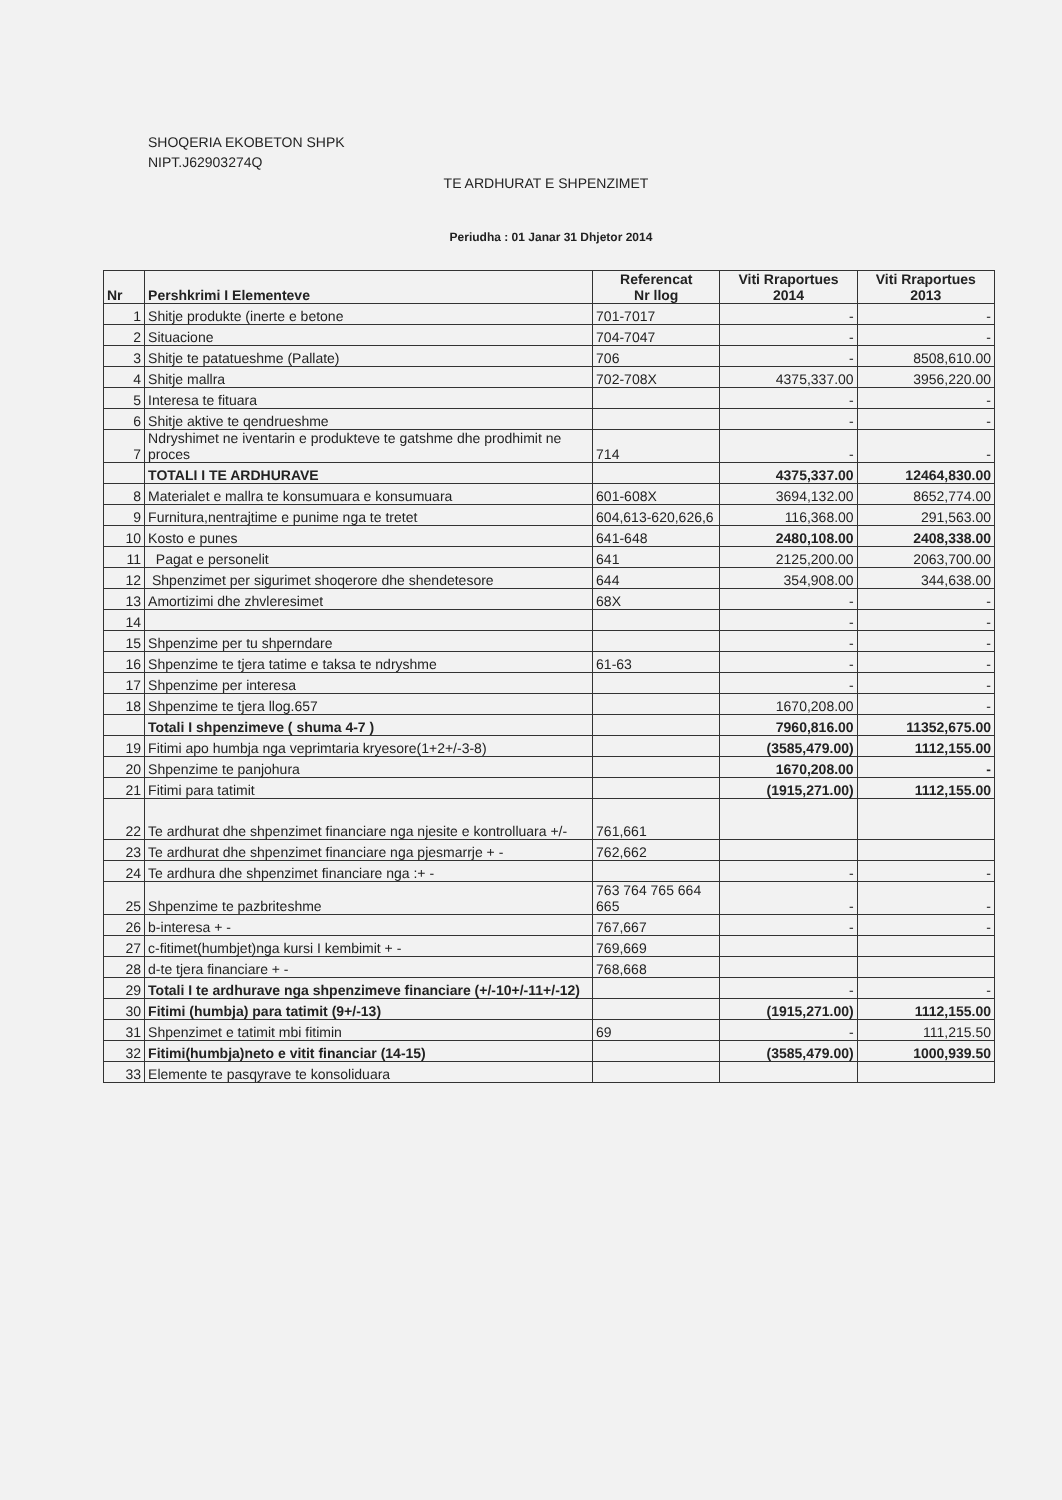SHOQERIA EKOBETON SHPK
NIPT.J62903274Q
TE ARDHURAT E SHPENZIMET
Periudha : 01 Janar 31 Dhjetor 2014
| Nr | Pershkrimi I Elementeve | Referencat Nr llog | Viti Rraportues 2014 | Viti Rraportues 2013 |
| --- | --- | --- | --- | --- |
| 1 | Shitje produkte (inerte e betone | 701-7017 | - | - |
| 2 | Situacione | 704-7047 | - | - |
| 3 | Shitje te patatueshme (Pallate) | 706 | - | 8508,610.00 |
| 4 | Shitje mallra | 702-708X | 4375,337.00 | 3956,220.00 |
| 5 | Interesa te fituara | | - | - |
| 6 | Shitje aktive te qendrueshme | | - | - |
| 7 | Ndryshimet ne iventarin e produkteve te gatshme dhe prodhimit ne proces | 714 | - | - |
| | TOTALI I TE ARDHURAVE | | 4375,337.00 | 12464,830.00 |
| 8 | Materialet e mallra te konsumuara e konsumuara | 601-608X | 3694,132.00 | 8652,774.00 |
| 9 | Furnitura,nentrajtime e punime nga te tretet | 604,613-620,626,6 | 116,368.00 | 291,563.00 |
| 10 | Kosto e punes | 641-648 | 2480,108.00 | 2408,338.00 |
| 11 | Pagat e personelit | 641 | 2125,200.00 | 2063,700.00 |
| 12 | Shpenzimet per sigurimet shoqerore dhe shendetesore | 644 | 354,908.00 | 344,638.00 |
| 13 | Amortizimi dhe zhvleresimet | 68X | - | - |
| 14 | | | - | - |
| 15 | Shpenzime per tu shperndare | | - | - |
| 16 | Shpenzime te tjera tatime e taksa te ndryshme | 61-63 | - | - |
| 17 | Shpenzime per interesa | | - | - |
| 18 | Shpenzime te tjera llog.657 | | 1670,208.00 | - |
| | Totali I shpenzimeve ( shuma 4-7 ) | | 7960,816.00 | 11352,675.00 |
| 19 | Fitimi apo humbja nga veprimtaria kryesore(1+2+/-3-8) | | (3585,479.00) | 1112,155.00 |
| 20 | Shpenzime te panjohura | | 1670,208.00 | - |
| 21 | Fitimi para tatimit | | (1915,271.00) | 1112,155.00 |
| 22 | Te ardhurat dhe shpenzimet financiare nga njesite e kontrolluara +/- | 761,661 | | |
| 23 | Te ardhurat dhe shpenzimet financiare nga pjesmarrje + - | 762,662 | | |
| 24 | Te ardhura dhe shpenzimet financiare nga :+ - | | - | - |
| 25 | Shpenzime te pazbriteshme | 763 764 765 664 665 | - | - |
| 26 | b-interesa + - | 767,667 | - | - |
| 27 | c-fitimet(humbjet)nga kursi I kembimit + - | 769,669 | | |
| 28 | d-te tjera financiare + - | 768,668 | | |
| 29 | Totali I te ardhurave nga shpenzimeve financiare (+/-10+/-11+/-12) | | - | - |
| 30 | Fitimi (humbja) para tatimit (9+/-13) | | (1915,271.00) | 1112,155.00 |
| 31 | Shpenzimet e tatimit mbi fitimin | 69 | - | 111,215.50 |
| 32 | Fitimi(humbja)neto e vitit financiar (14-15) | | (3585,479.00) | 1000,939.50 |
| 33 | Elemente te pasqyrave te konsoliduara | | | |